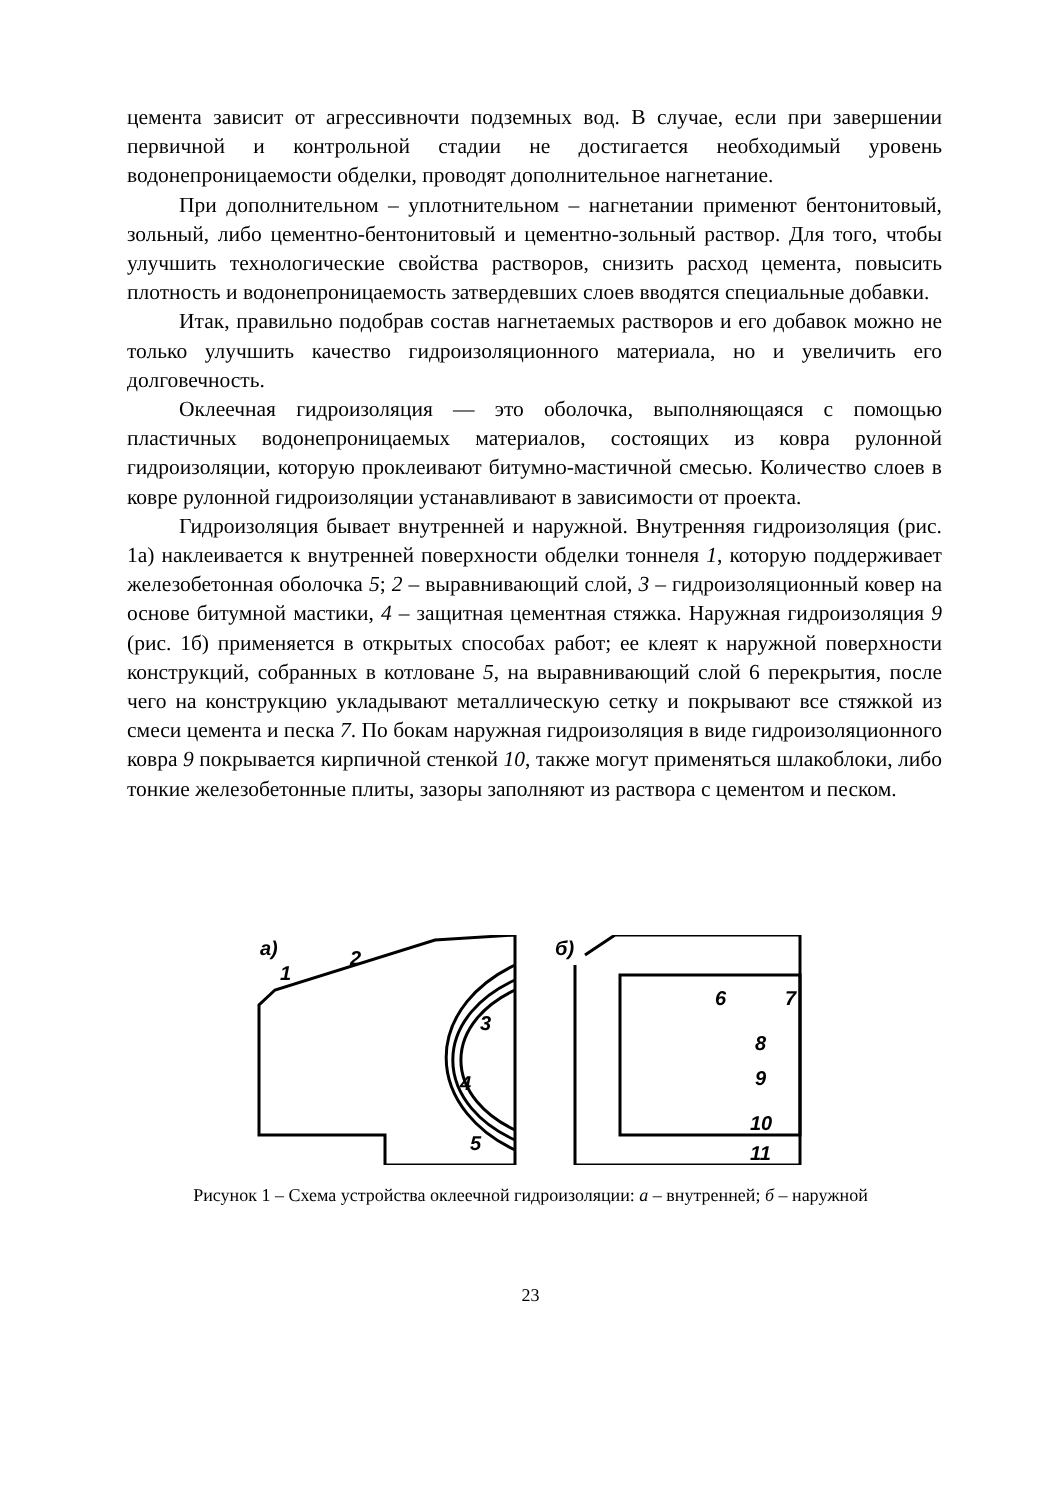цемента зависит от агрессивночти подземных вод. В случае, если при завершении первичной и контрольной стадии не достигается необходимый уровень водонепроницаемости обделки, проводят дополнительное нагнетание.
При дополнительном – уплотнительном – нагнетании применют бентонитовый, зольный, либо цементно-бентонитовый и цементно-зольный раствор. Для того, чтобы улучшить технологические свойства растворов, снизить расход цемента, повысить плотность и водонепроницаемость затвердевших слоев вводятся специальные добавки.
Итак, правильно подобрав состав нагнетаемых растворов и его добавок можно не только улучшить качество гидроизоляционного материала, но и увеличить его долговечность.
Оклеечная гидроизоляция — это оболочка, выполняющаяся с помощью пластичных водонепроницаемых материалов, состоящих из ковра рулонной гидроизоляции, которую проклеивают битумно-мастичной смесью. Количество слоев в ковре рулонной гидроизоляции устанавливают в зависимости от проекта.
Гидроизоляция бывает внутренней и наружной. Внутренняя гидроизоляция (рис. 1а) наклеивается к внутренней поверхности обделки тоннеля 1, которую поддерживает железобетонная оболочка 5; 2 – выравнивающий слой, 3 – гидроизоляционный ковер на основе битумной мастики, 4 – защитная цементная стяжка. Наружная гидроизоляция 9 (рис. 1б) применяется в открытых способах работ; ее клеят к наружной поверхности конструкций, собранных в котловане 5, на выравнивающий слой 6 перекрытия, после чего на конструкцию укладывают металлическую сетку и покрывают все стяжкой из смеси цемента и песка 7. По бокам наружная гидроизоляция в виде гидроизоляционного ковра 9 покрывается кирпичной стенкой 10, также могут применяться шлакоблоки, либо тонкие железобетонные плиты, зазоры заполняют из раствора с цементом и песком.
а)
1
2
б)
3
4
5
6
7
8
9
10
11
Рисунок 1 – Схема устройства оклеечной гидроизоляции: а – внутренней; б – наружной
23